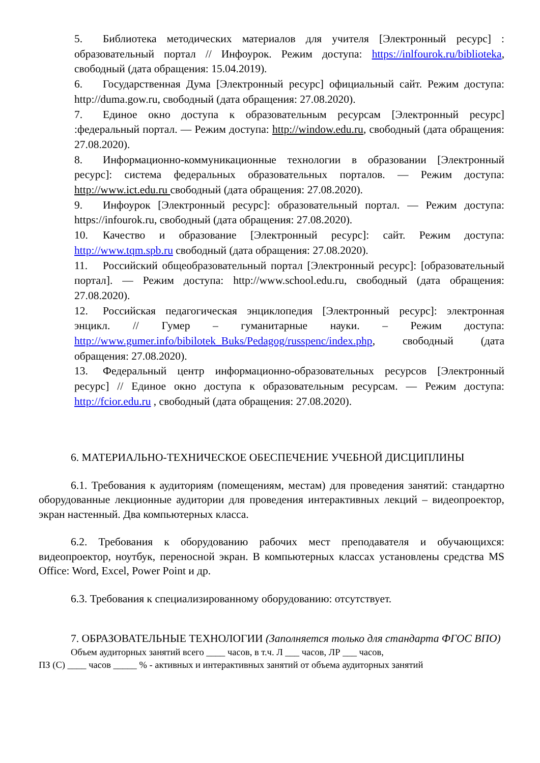5. Библиотека методических материалов для учителя [Электронный ресурс] : образовательный портал // Инфоурок. Режим доступа: https://inlfourok.ru/biblioteka, свободный (дата обращения: 15.04.2019).
6. Государственная Дума [Электронный ресурс] официальный сайт. Режим доступа: http://duma.gow.ru, свободный (дата обращения: 27.08.2020).
7. Единое окно доступа к образовательным ресурсам [Электронный ресурс] :федеральный портал. — Режим доступа: http://window.edu.ru, свободный (дата обращения: 27.08.2020).
8. Информационно-коммуникационные технологии в образовании [Электронный ресурс]: система федеральных образовательных порталов. — Режим доступа: http://www.ict.edu.ru свободный (дата обращения: 27.08.2020).
9. Инфоурок [Электронный ресурс]: образовательный портал. — Режим доступа: https://infourok.ru, свободный (дата обращения: 27.08.2020).
10. Качество и образование [Электронный ресурс]: сайт. Режим доступа: http://www.tqm.spb.ru свободный (дата обращения: 27.08.2020).
11. Российский общеобразовательный портал [Электронный ресурс]: [образовательный портал]. — Режим доступа: http://www.school.edu.ru, свободный (дата обращения: 27.08.2020).
12. Российская педагогическая энциклопедия [Электронный ресурс]: электронная энцикл. // Гумер – гуманитарные науки. – Режим доступа: http://www.gumer.info/bibilotek_Buks/Pedagog/russpenc/index.php, свободный (дата обращения: 27.08.2020).
13. Федеральный центр информационно-образовательных ресурсов [Электронный ресурс] // Единое окно доступа к образовательным ресурсам. — Режим доступа: http://fcior.edu.ru , свободный (дата обращения: 27.08.2020).
6. МАТЕРИАЛЬНО-ТЕХНИЧЕСКОЕ ОБЕСПЕЧЕНИЕ УЧЕБНОЙ ДИСЦИПЛИНЫ
6.1. Требования к аудиториям (помещениям, местам) для проведения занятий: стандартно оборудованные лекционные аудитории для проведения интерактивных лекций – видеопроектор, экран настенный. Два компьютерных класса.
6.2. Требования к оборудованию рабочих мест преподавателя и обучающихся: видеопроектор, ноутбук, переносной экран. В компьютерных классах установлены средства MS Office: Word, Excel, Power Point и др.
6.3. Требования к специализированному оборудованию: отсутствует.
7. ОБРАЗОВАТЕЛЬНЫЕ ТЕХНОЛОГИИ (Заполняется только для стандарта ФГОС ВПО)
Объем аудиторных занятий всего ____ часов, в т.ч. Л ___ часов, ЛР ___ часов,
ПЗ (С) ____ часов _____ % - активных и интерактивных занятий от объема аудиторных занятий